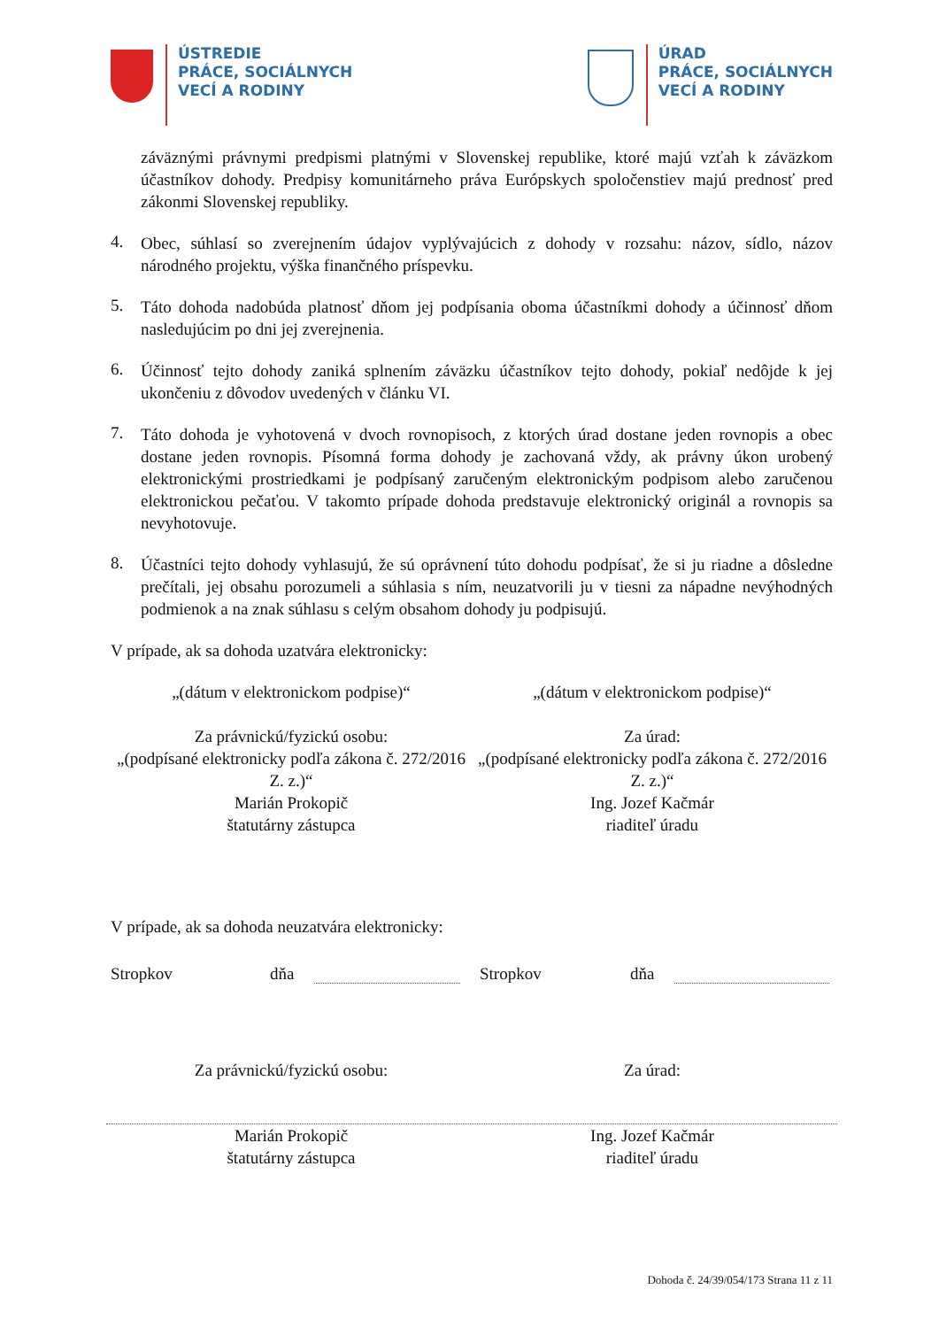ÚSTREDIE
PRÁCE, SOCIÁLNYCH
VECÍ A RODINY
ÚRAD
PRÁCE, SOCIÁLNYCH
VECÍ A RODINY
záväznými právnymi predpismi platnými v Slovenskej republike, ktoré majú vzťah k záväzkom účastníkov dohody. Predpisy komunitárneho práva Európskych spoločenstiev majú prednosť pred zákonmi Slovenskej republiky.
4.
Obec, súhlasí so zverejnením údajov vyplývajúcich z dohody v rozsahu: názov, sídlo, názov národného projektu, výška finančného príspevku.
5.
Táto dohoda nadobúda platnosť dňom jej podpísania oboma účastníkmi dohody a účinnosť dňom nasledujúcim po dni jej zverejnenia.
6.
Účinnosť tejto dohody zaniká splnením záväzku účastníkov tejto dohody, pokiaľ nedôjde k jej ukončeniu z dôvodov uvedených v článku VI.
7.
Táto dohoda je vyhotovená v dvoch rovnopisoch, z ktorých úrad dostane jeden rovnopis a obec dostane jeden rovnopis. Písomná forma dohody je zachovaná vždy, ak právny úkon urobený elektronickými prostriedkami je podpísaný zaručeným elektronickým podpisom alebo zaručenou elektronickou pečaťou. V takomto prípade dohoda predstavuje elektronický originál a rovnopis sa nevyhotovuje.
8.
Účastníci tejto dohody vyhlasujú, že sú oprávnení túto dohodu podpísať, že si ju riadne a dôsledne prečítali, jej obsahu porozumeli a súhlasia s ním, neuzatvorili ju v tiesni za nápadne nevýhodných podmienok a na znak súhlasu s celým obsahom dohody ju podpisujú.
V prípade, ak sa dohoda uzatvára elektronicky:
„(dátum v elektronickom podpise)“
„(dátum v elektronickom podpise)“
Za právnickú/fyzickú osobu:
„(podpísané elektronicky podľa zákona č. 272/2016 Z. z.)“
Marián Prokopič
štatutárny zástupca
Za úrad:
„(podpísané elektronicky podľa zákona č. 272/2016 Z. z.)“
Ing. Jozef Kačmár
riaditeľ úradu
V prípade, ak sa dohoda neuzatvára elektronicky:
Stropkov dňa Stropkov dňa
Za právnickú/fyzickú osobu: Za úrad:
Marián Prokopič
štatutárny zástupca
Ing. Jozef Kačmár
riaditeľ úradu
Dohoda č. 24/39/054/173 Strana 11 z 11